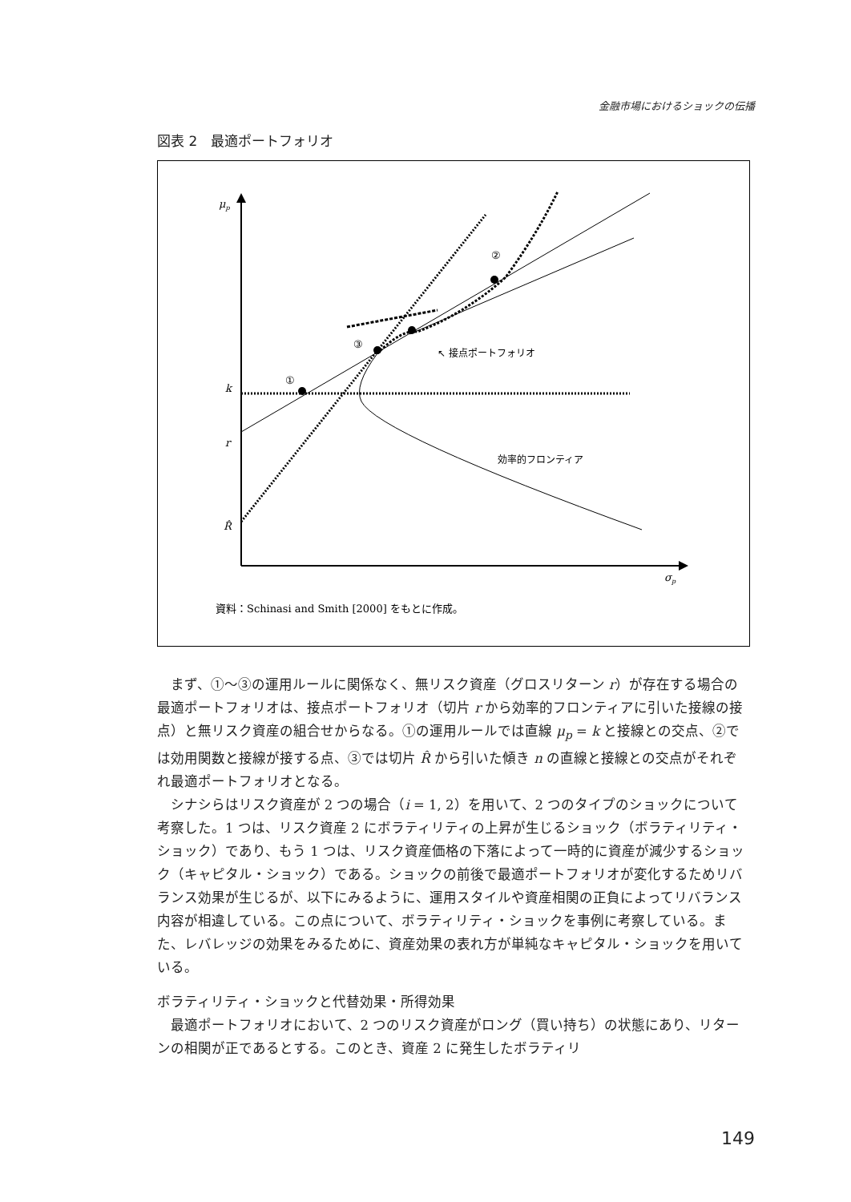金融市場におけるショックの伝播
図表 2　最適ポートフォリオ
μp
k
r
R̂
σp
①
②
③
↖ 接点ポートフォリオ
効率的フロンティア
資料：Schinasi and Smith [2000] をもとに作成。
まず、①～③の運用ルールに関係なく、無リスク資産（グロスリターン r）が存在する場合の最適ポートフォリオは、接点ポートフォリオ（切片 r から効率的フロンティアに引いた接線の接点）と無リスク資産の組合せからなる。①の運用ルールでは直線 μ<sub>p</sub> = k と接線との交点、②では効用関数と接線が接する点、③では切片 R̂ から引いた傾き n の直線と接線との交点がそれぞれ最適ポートフォリオとなる。
シナシらはリスク資産が 2 つの場合（i = 1, 2）を用いて、2 つのタイプのショックについて考察した。1 つは、リスク資産 2 にボラティリティの上昇が生じるショック（ボラティリティ・ショック）であり、もう 1 つは、リスク資産価格の下落によって一時的に資産が減少するショック（キャピタル・ショック）である。ショックの前後で最適ポートフォリオが変化するためリバランス効果が生じるが、以下にみるように、運用スタイルや資産相関の正負によってリバランス内容が相違している。この点について、ボラティリティ・ショックを事例に考察している。また、レバレッジの効果をみるために、資産効果の表れ方が単純なキャピタル・ショックを用いている。
ボラティリティ・ショックと代替効果・所得効果
最適ポートフォリオにおいて、2 つのリスク資産がロング（買い持ち）の状態にあり、リターンの相関が正であるとする。このとき、資産 2 に発生したボラティリ
149